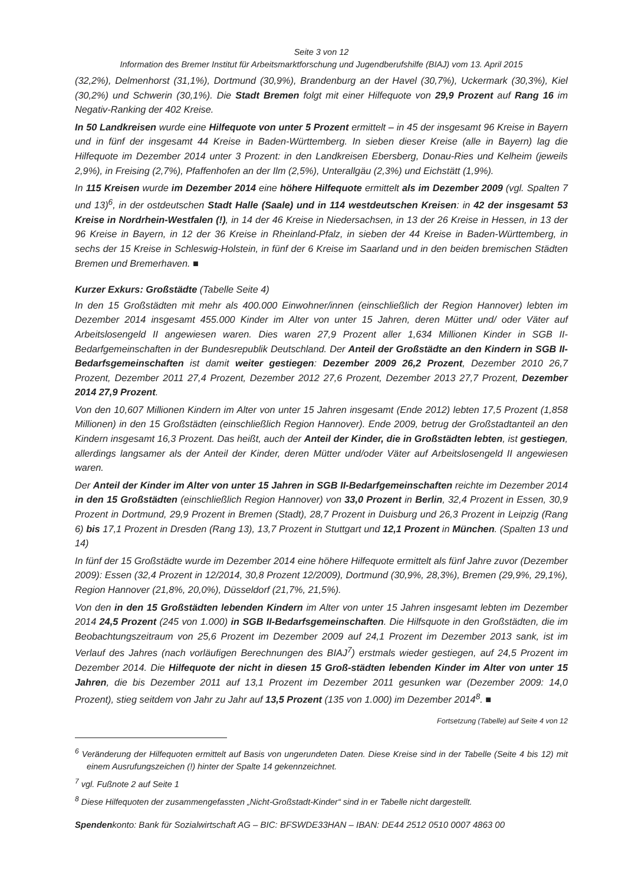Seite 3 von 12
Information des Bremer Institut für Arbeitsmarktforschung und Jugendberufshilfe (BIAJ) vom 13. April 2015
(32,2%), Delmenhorst (31,1%), Dortmund (30,9%), Brandenburg an der Havel (30,7%), Uckermark (30,3%), Kiel (30,2%) und Schwerin (30,1%). Die Stadt Bremen folgt mit einer Hilfequote von 29,9 Prozent auf Rang 16 im Negativ-Ranking der 402 Kreise.
In 50 Landkreisen wurde eine Hilfequote von unter 5 Prozent ermittelt – in 45 der insgesamt 96 Kreise in Bayern und in fünf der insgesamt 44 Kreise in Baden-Württemberg. In sieben dieser Kreise (alle in Bayern) lag die Hilfequote im Dezember 2014 unter 3 Prozent: in den Landkreisen Ebersberg, Donau-Ries und Kelheim (jeweils 2,9%), in Freising (2,7%), Pfaffenhofen an der Ilm (2,5%), Unterallgäu (2,3%) und Eichstätt (1,9%).
In 115 Kreisen wurde im Dezember 2014 eine höhere Hilfequote ermittelt als im Dezember 2009 (vgl. Spalten 7 und 13)<sup>6</sup>, in der ostdeutschen Stadt Halle (Saale) und in 114 westdeutschen Kreisen: in 42 der insgesamt 53 Kreise in Nordrhein-Westfalen (!), in 14 der 46 Kreise in Niedersachsen, in 13 der 26 Kreise in Hessen, in 13 der 96 Kreise in Bayern, in 12 der 36 Kreise in Rheinland-Pfalz, in sieben der 44 Kreise in Baden-Württemberg, in sechs der 15 Kreise in Schleswig-Holstein, in fünf der 6 Kreise im Saarland und in den beiden bremischen Städten Bremen und Bremerhaven. ■
Kurzer Exkurs: Großstädte (Tabelle Seite 4)
In den 15 Großstädten mit mehr als 400.000 Einwohner/innen (einschließlich der Region Hannover) lebten im Dezember 2014 insgesamt 455.000 Kinder im Alter von unter 15 Jahren, deren Mütter und/ oder Väter auf Arbeitslosengeld II angewiesen waren. Dies waren 27,9 Prozent aller 1,634 Millionen Kinder in SGB II-Bedarfgemeinschaften in der Bundesrepublik Deutschland. Der Anteil der Großstädte an den Kindern in SGB II-Bedarfsgemeinschaften ist damit weiter gestiegen: Dezember 2009 26,2 Prozent, Dezember 2010 26,7 Prozent, Dezember 2011 27,4 Prozent, Dezember 2012 27,6 Prozent, Dezember 2013 27,7 Prozent, Dezember 2014 27,9 Prozent.
Von den 10,607 Millionen Kindern im Alter von unter 15 Jahren insgesamt (Ende 2012) lebten 17,5 Prozent (1,858 Millionen) in den 15 Großstädten (einschließlich Region Hannover). Ende 2009, betrug der Großstadtanteil an den Kindern insgesamt 16,3 Prozent. Das heißt, auch der Anteil der Kinder, die in Großstädten lebten, ist gestiegen, allerdings langsamer als der Anteil der Kinder, deren Mütter und/oder Väter auf Arbeitslosengeld II angewiesen waren.
Der Anteil der Kinder im Alter von unter 15 Jahren in SGB II-Bedarfgemeinschaften reichte im Dezember 2014 in den 15 Großstädten (einschließlich Region Hannover) von 33,0 Prozent in Berlin, 32,4 Prozent in Essen, 30,9 Prozent in Dortmund, 29,9 Prozent in Bremen (Stadt), 28,7 Prozent in Duisburg und 26,3 Prozent in Leipzig (Rang 6) bis 17,1 Prozent in Dresden (Rang 13), 13,7 Prozent in Stuttgart und 12,1 Prozent in München. (Spalten 13 und 14)
In fünf der 15 Großstädte wurde im Dezember 2014 eine höhere Hilfequote ermittelt als fünf Jahre zuvor (Dezember 2009): Essen (32,4 Prozent in 12/2014, 30,8 Prozent 12/2009), Dortmund (30,9%, 28,3%), Bremen (29,9%, 29,1%), Region Hannover (21,8%, 20,0%), Düsseldorf (21,7%, 21,5%).
Von den in den 15 Großstädten lebenden Kindern im Alter von unter 15 Jahren insgesamt lebten im Dezember 2014 24,5 Prozent (245 von 1.000) in SGB II-Bedarfsgemeinschaften. Die Hilfsquote in den Großstädten, die im Beobachtungszeitraum von 25,6 Prozent im Dezember 2009 auf 24,1 Prozent im Dezember 2013 sank, ist im Verlauf des Jahres (nach vorläufigen Berechnungen des BIAJ<sup>7</sup>) erstmals wieder gestiegen, auf 24,5 Prozent im Dezember 2014. Die Hilfequote der nicht in diesen 15 Groß-städten lebenden Kinder im Alter von unter 15 Jahren, die bis Dezember 2011 auf 13,1 Prozent im Dezember 2011 gesunken war (Dezember 2009: 14,0 Prozent), stieg seitdem von Jahr zu Jahr auf 13,5 Prozent (135 von 1.000) im Dezember 2014<sup>8</sup>. ■
Fortsetzung (Tabelle) auf Seite 4 von 12
<sup>6</sup> Veränderung der Hilfequoten ermittelt auf Basis von ungerundeten Daten. Diese Kreise sind in der Tabelle (Seite 4 bis 12) mit einem Ausrufungszeichen (!) hinter der Spalte 14 gekennzeichnet.
<sup>7</sup> vgl. Fußnote 2 auf Seite 1
<sup>8</sup> Diese Hilfequoten der zusammengefassten „Nicht-Großstadt-Kinder“ sind in er Tabelle nicht dargestellt.
Spendenkonto: Bank für Sozialwirtschaft AG – BIC: BFSWDE33HAN – IBAN: DE44 2512 0510 0007 4863 00